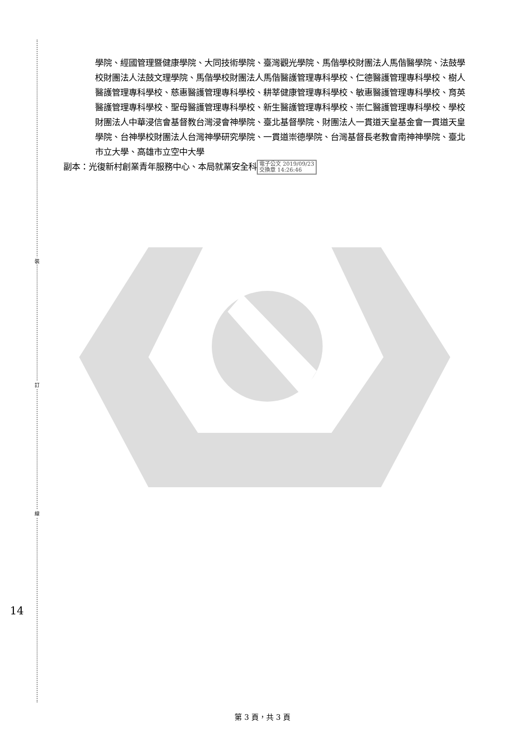裝
訂
線
14
學院、經國管理暨健康學院、大同技術學院、臺灣觀光學院、馬偕學校財團法人馬偕醫學院、法鼓學校財團法人法鼓文理學院、馬偕學校財團法人馬偕醫護管理專科學校、仁德醫護管理專科學校、樹人醫護管理專科學校、慈惠醫護管理專科學校、耕莘健康管理專科學校、敏惠醫護管理專科學校、育英醫護管理專科學校、聖母醫護管理專科學校、新生醫護管理專科學校、崇仁醫護管理專科學校、學校財團法人中華浸信會基督教台灣浸會神學院、臺北基督學院、財團法人一貫道天皇基金會一貫道天皇學院、台神學校財團法人台灣神學研究學院、一貫道崇德學院、台灣基督長老教會南神神學院、臺北市立大學、高雄市立空中大學
副本：光復新村創業青年服務中心、本局就業安全科 電子公文 2019/09/23
交換章 14:26:46
第 3 頁，共 3 頁